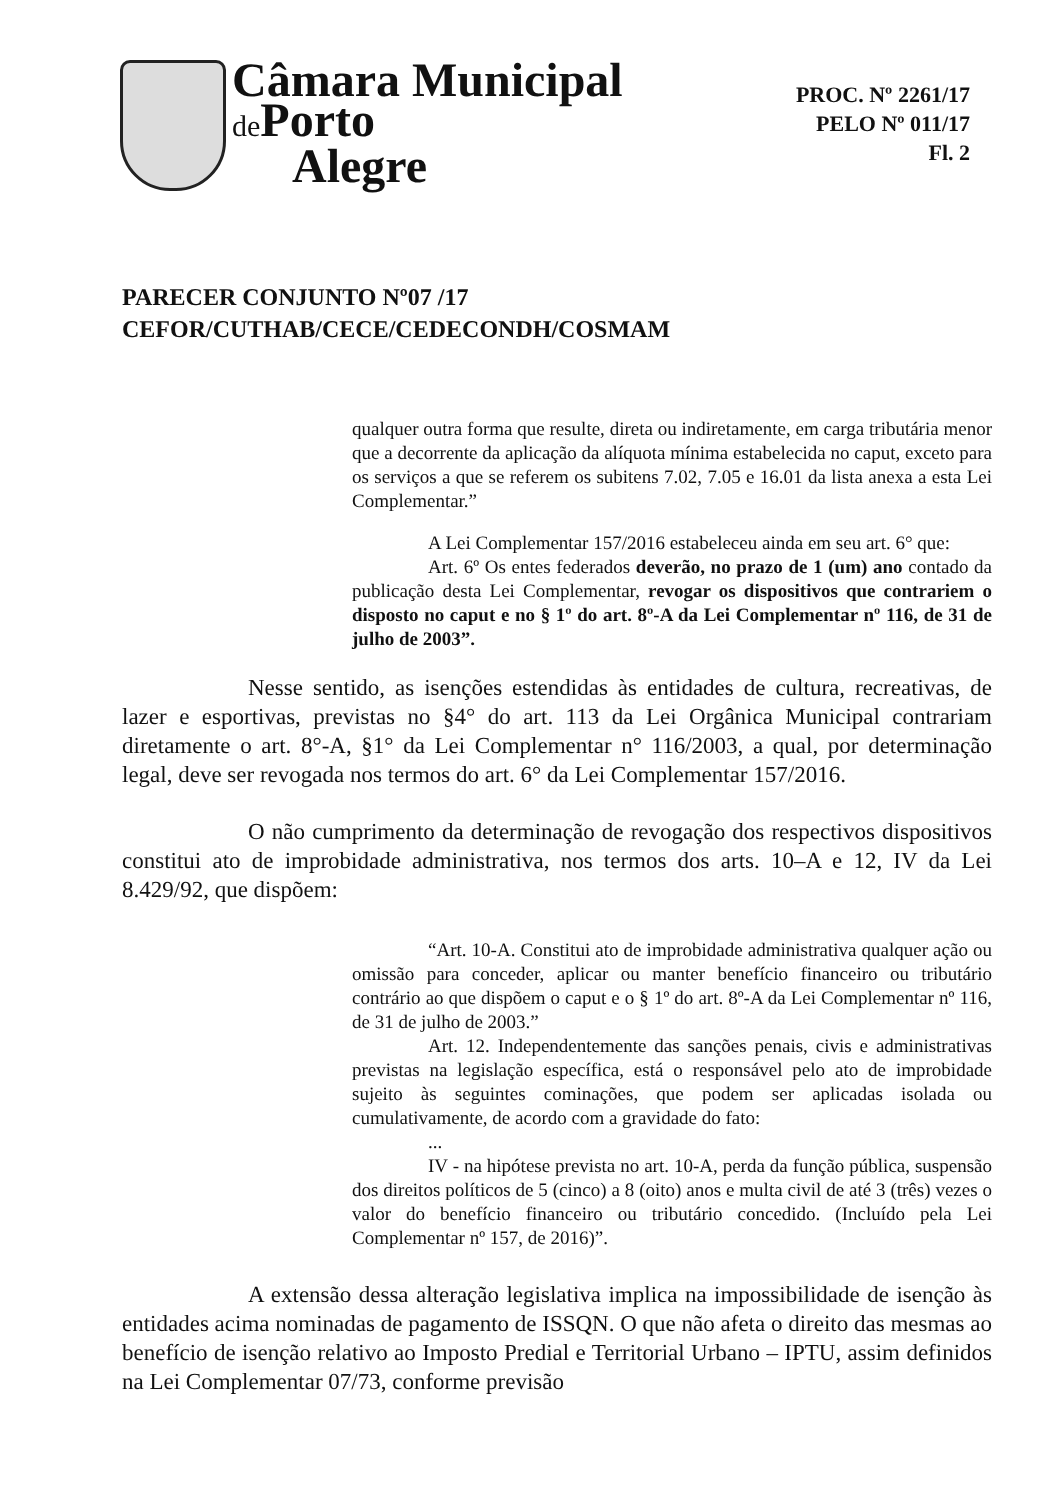Câmara Municipal
de Porto
Alegre
PROC. Nº 2261/17
PELO Nº 011/17
Fl. 2
PARECER CONJUNTO Nº07 /17
CEFOR/CUTHAB/CECE/CEDECONDH/COSMAM
qualquer outra forma que resulte, direta ou indiretamente, em carga tributária menor que a decorrente da aplicação da alíquota mínima estabelecida no caput, exceto para os serviços a que se referem os subitens 7.02, 7.05 e 16.01 da lista anexa a esta Lei Complementar.”
A Lei Complementar 157/2016 estabeleceu ainda em seu art. 6° que:
Art. 6º Os entes federados deverão, no prazo de 1 (um) ano contado da publicação desta Lei Complementar, revogar os dispositivos que contrariem o disposto no caput e no § 1º do art. 8º-A da Lei Complementar nº 116, de 31 de julho de 2003”.
Nesse sentido, as isenções estendidas às entidades de cultura, recreativas, de lazer e esportivas, previstas no §4° do art. 113 da Lei Orgânica Municipal contrariam diretamente o art. 8°-A, §1° da Lei Complementar n° 116/2003, a qual, por determinação legal, deve ser revogada nos termos do art. 6° da Lei Complementar 157/2016.
O não cumprimento da determinação de revogação dos respectivos dispositivos constitui ato de improbidade administrativa, nos termos dos arts. 10–A e 12, IV da Lei 8.429/92, que dispõem:
“Art. 10-A. Constitui ato de improbidade administrativa qualquer ação ou omissão para conceder, aplicar ou manter benefício financeiro ou tributário contrário ao que dispõem o caput e o § 1º do art. 8º-A da Lei Complementar nº 116, de 31 de julho de 2003.”
Art. 12. Independentemente das sanções penais, civis e administrativas previstas na legislação específica, está o responsável pelo ato de improbidade sujeito às seguintes cominações, que podem ser aplicadas isolada ou cumulativamente, de acordo com a gravidade do fato:
...
IV - na hipótese prevista no art. 10-A, perda da função pública, suspensão dos direitos políticos de 5 (cinco) a 8 (oito) anos e multa civil de até 3 (três) vezes o valor do benefício financeiro ou tributário concedido. (Incluído pela Lei Complementar nº 157, de 2016)”.
A extensão dessa alteração legislativa implica na impossibilidade de isenção às entidades acima nominadas de pagamento de ISSQN. O que não afeta o direito das mesmas ao benefício de isenção relativo ao Imposto Predial e Territorial Urbano – IPTU, assim definidos na Lei Complementar 07/73, conforme previsão